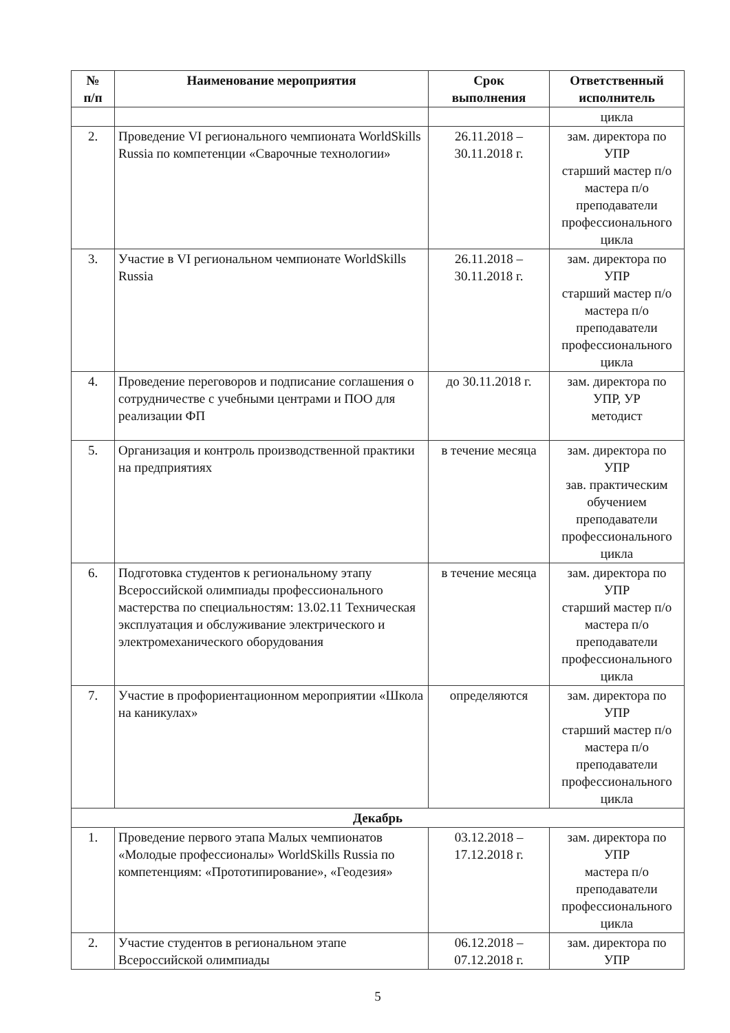| № п/п | Наименование мероприятия | Срок выполнения | Ответственный исполнитель |
| --- | --- | --- | --- |
| | | | цикла |
| 2. | Проведение VI регионального чемпионата WorldSkills Russia по компетенции «Сварочные технологии» | 26.11.2018 – 30.11.2018 г. | зам. директора по УПР старший мастер п/о мастера п/о преподаватели профессионального цикла |
| 3. | Участие в VI региональном чемпионате WorldSkills Russia | 26.11.2018 – 30.11.2018 г. | зам. директора по УПР старший мастер п/о мастера п/о преподаватели профессионального цикла |
| 4. | Проведение переговоров и подписание соглашения о сотрудничестве с учебными центрами и ПОО для реализации ФП | до 30.11.2018 г. | зам. директора по УПР, УР методист |
| 5. | Организация и контроль производственной практики на предприятиях | в течение месяца | зам. директора по УПР зав. практическим обучением преподаватели профессионального цикла |
| 6. | Подготовка студентов к региональному этапу Всероссийской олимпиады профессионального мастерства по специальностям: 13.02.11 Техническая эксплуатация и обслуживание электрического и электромеханического оборудования | в течение месяца | зам. директора по УПР старший мастер п/о мастера п/о преподаватели профессионального цикла |
| 7. | Участие в профориентационном мероприятии «Школа на каникулах» | определяются | зам. директора по УПР старший мастер п/о мастера п/о преподаватели профессионального цикла |
| Декабрь | | | |
| 1. | Проведение первого этапа Малых чемпионатов «Молодые профессионалы» WorldSkills Russia по компетенциям: «Прототипирование», «Геодезия» | 03.12.2018 – 17.12.2018 г. | зам. директора по УПР мастера п/о преподаватели профессионального цикла |
| 2. | Участие студентов в региональном этапе Всероссийской олимпиады | 06.12.2018 – 07.12.2018 г. | зам. директора по УПР |
5